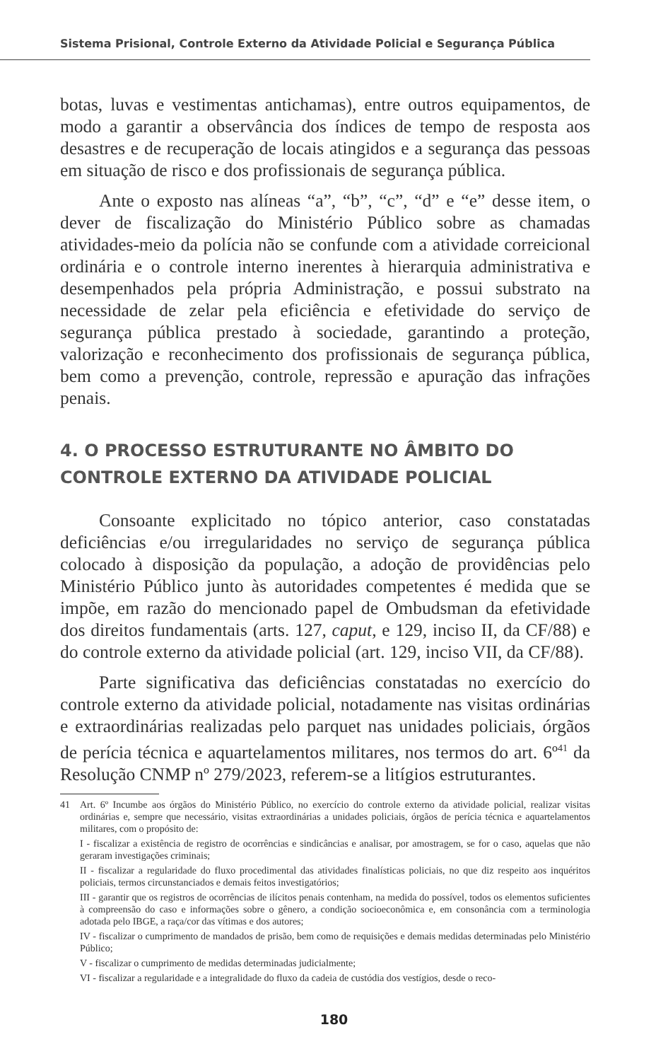Sistema Prisional, Controle Externo da Atividade Policial e Segurança Pública
botas, luvas e vestimentas antichamas), entre outros equipamentos, de modo a garantir a observância dos índices de tempo de resposta aos desastres e de recuperação de locais atingidos e a segurança das pessoas em situação de risco e dos profissionais de segurança pública.
Ante o exposto nas alíneas “a”, “b”, “c”, “d” e “e” desse item, o dever de fiscalização do Ministério Público sobre as chamadas atividades-meio da polícia não se confunde com a atividade correicional ordinária e o controle interno inerentes à hierarquia administrativa e desempenhados pela própria Administração, e possui substrato na necessidade de zelar pela eficiência e efetividade do serviço de segurança pública prestado à sociedade, garantindo a proteção, valorização e reconhecimento dos profissionais de segurança pública, bem como a prevenção, controle, repressão e apuração das infrações penais.
4. O PROCESSO ESTRUTURANTE NO ÂMBITO DO CONTROLE EXTERNO DA ATIVIDADE POLICIAL
Consoante explicitado no tópico anterior, caso constatadas deficiências e/ou irregularidades no serviço de segurança pública colocado à disposição da população, a adoção de providências pelo Ministério Público junto às autoridades competentes é medida que se impõe, em razão do mencionado papel de Ombudsman da efetividade dos direitos fundamentais (arts. 127, caput, e 129, inciso II, da CF/88) e do controle externo da atividade policial (art. 129, inciso VII, da CF/88).
Parte significativa das deficiências constatadas no exercício do controle externo da atividade policial, notadamente nas visitas ordinárias e extraordinárias realizadas pelo parquet nas unidades policiais, órgãos de perícia técnica e aquartelamentos militares, nos termos do art. 6º<sup>41</sup> da Resolução CNMP nº 279/2023, referem-se a litígios estruturantes.
41
Art. 6º Incumbe aos órgãos do Ministério Público, no exercício do controle externo da atividade policial, realizar visitas ordinárias e, sempre que necessário, visitas extraordinárias a unidades policiais, órgãos de perícia técnica e aquartelamentos militares, com o propósito de:
I - fiscalizar a existência de registro de ocorrências e sindicâncias e analisar, por amostragem, se for o caso, aquelas que não geraram investigações criminais;
II - fiscalizar a regularidade do fluxo procedimental das atividades finalísticas policiais, no que diz respeito aos inquéritos policiais, termos circunstanciados e demais feitos investigatórios;
III - garantir que os registros de ocorrências de ilícitos penais contenham, na medida do possível, todos os elementos suficientes à compreensão do caso e informações sobre o gênero, a condição socioeconômica e, em consonância com a terminologia adotada pelo IBGE, a raça/cor das vítimas e dos autores;
IV - fiscalizar o cumprimento de mandados de prisão, bem como de requisições e demais medidas determinadas pelo Ministério Público;
V - fiscalizar o cumprimento de medidas determinadas judicialmente;
VI - fiscalizar a regularidade e a integralidade do fluxo da cadeia de custódia dos vestígios, desde o reco-
180